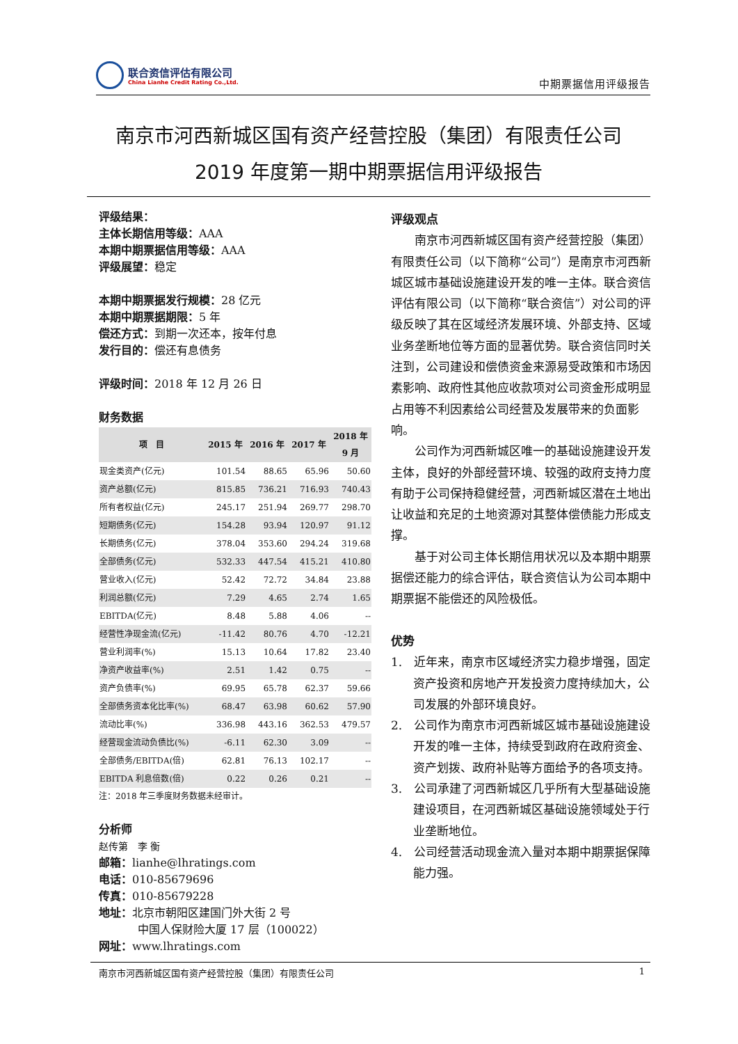联合资信评估有限公司
China Lianhe Credit Rating Co.,Ltd.
中期票据信用评级报告
南京市河西新城区国有资产经营控股（集团）有限责任公司
2019 年度第一期中期票据信用评级报告
评级结果：
主体长期信用等级：AAA
本期中期票据信用等级：AAA
评级展望：稳定
本期中期票据发行规模：28 亿元
本期中期票据期限：5 年
偿还方式：到期一次还本，按年付息
发行目的：偿还有息债务
评级时间：2018 年 12 月 26 日
财务数据
| 项 目 | 2015 年 | 2016 年 | 2017 年 | 2018 年 9 月 |
| --- | --- | --- | --- | --- |
| 现金类资产(亿元) | 101.54 | 88.65 | 65.96 | 50.60 |
| 资产总额(亿元) | 815.85 | 736.21 | 716.93 | 740.43 |
| 所有者权益(亿元) | 245.17 | 251.94 | 269.77 | 298.70 |
| 短期债务(亿元) | 154.28 | 93.94 | 120.97 | 91.12 |
| 长期债务(亿元) | 378.04 | 353.60 | 294.24 | 319.68 |
| 全部债务(亿元) | 532.33 | 447.54 | 415.21 | 410.80 |
| 营业收入(亿元) | 52.42 | 72.72 | 34.84 | 23.88 |
| 利润总额(亿元) | 7.29 | 4.65 | 2.74 | 1.65 |
| EBITDA(亿元) | 8.48 | 5.88 | 4.06 | -- |
| 经营性净现金流(亿元) | -11.42 | 80.76 | 4.70 | -12.21 |
| 营业利润率(%) | 15.13 | 10.64 | 17.82 | 23.40 |
| 净资产收益率(%) | 2.51 | 1.42 | 0.75 | -- |
| 资产负债率(%) | 69.95 | 65.78 | 62.37 | 59.66 |
| 全部债务资本化比率(%) | 68.47 | 63.98 | 60.62 | 57.90 |
| 流动比率(%) | 336.98 | 443.16 | 362.53 | 479.57 |
| 经营现金流动负债比(%) | -6.11 | 62.30 | 3.09 | -- |
| 全部债务/EBITDA(倍) | 62.81 | 76.13 | 102.17 | -- |
| EBITDA 利息倍数(倍) | 0.22 | 0.26 | 0.21 | -- |
注：2018 年三季度财务数据未经审计。
分析师
赵传第　李 衡
邮箱：lianhe@lhratings.com
电话：010-85679696
传真：010-85679228
地址：北京市朝阳区建国门外大街 2 号
中国人保财险大厦 17 层（100022）
网址：www.lhratings.com
评级观点
南京市河西新城区国有资产经营控股（集团）有限责任公司（以下简称“公司”）是南京市河西新城区城市基础设施建设开发的唯一主体。联合资信评估有限公司（以下简称“联合资信”）对公司的评级反映了其在区域经济发展环境、外部支持、区域业务垄断地位等方面的显著优势。联合资信同时关注到，公司建设和偿债资金来源易受政策和市场因素影响、政府性其他应收款项对公司资金形成明显占用等不利因素给公司经营及发展带来的负面影响。
公司作为河西新城区唯一的基础设施建设开发主体，良好的外部经营环境、较强的政府支持力度有助于公司保持稳健经营，河西新城区潜在土地出让收益和充足的土地资源对其整体偿债能力形成支撑。
基于对公司主体长期信用状况以及本期中期票据偿还能力的综合评估，联合资信认为公司本期中期票据不能偿还的风险极低。
优势
1.　近年来，南京市区域经济实力稳步增强，固定资产投资和房地产开发投资力度持续加大，公司发展的外部环境良好。
2.　公司作为南京市河西新城区城市基础设施建设开发的唯一主体，持续受到政府在政府资金、资产划拨、政府补贴等方面给予的各项支持。
3.　公司承建了河西新城区几乎所有大型基础设施建设项目，在河西新城区基础设施领域处于行业垄断地位。
4.　公司经营活动现金流入量对本期中期票据保障能力强。
南京市河西新城区国有资产经营控股（集团）有限责任公司 1